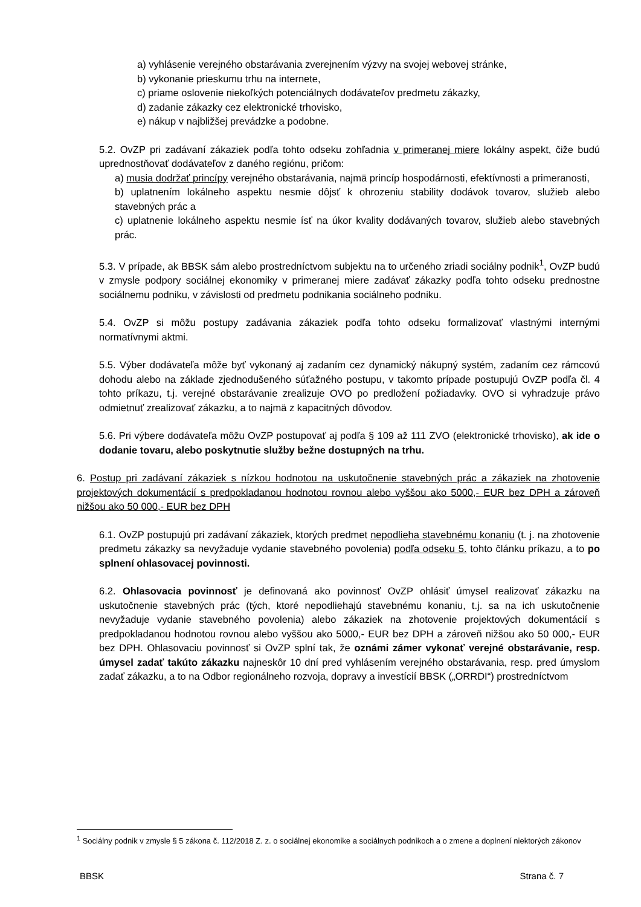a) vyhlásenie verejného obstarávania zverejnením výzvy na svojej webovej stránke,
b) vykonanie prieskumu trhu na internete,
c) priame oslovenie niekoľkých potenciálnych dodávateľov predmetu zákazky,
d) zadanie zákazky cez elektronické trhovisko,
e) nákup v najbližšej prevádzke a podobne.
5.2. OvZP pri zadávaní zákaziek podľa tohto odseku zohľadnia v primeranej miere lokálny aspekt, čiže budú uprednostňovať dodávateľov z daného regiónu, pričom:
a) musia dodržať princípy verejného obstarávania, najmä princíp hospodárnosti, efektívnosti a primeranosti,
b) uplatnením lokálneho aspektu nesmie dôjsť k ohrozeniu stability dodávok tovarov, služieb alebo stavebných prác a
c) uplatnenie lokálneho aspektu nesmie ísť na úkor kvality dodávaných tovarov, služieb alebo stavebných prác.
5.3. V prípade, ak BBSK sám alebo prostredníctvom subjektu na to určeného zriadi sociálny podnik<sup>1</sup>, OvZP budú v zmysle podpory sociálnej ekonomiky v primeranej miere zadávať zákazky podľa tohto odseku prednostne sociálnemu podniku, v závislosti od predmetu podnikania sociálneho podniku.
5.4. OvZP si môžu postupy zadávania zákaziek podľa tohto odseku formalizovať vlastnými internými normatívnymi aktmi.
5.5. Výber dodávateľa môže byť vykonaný aj zadaním cez dynamický nákupný systém, zadaním cez rámcovú dohodu alebo na základe zjednodušeného súťažného postupu, v takomto prípade postupujú OvZP podľa čl. 4 tohto príkazu, t.j. verejné obstarávanie zrealizuje OVO po predložení požiadavky. OVO si vyhradzuje právo odmietnuť zrealizovať zákazku, a to najmä z kapacitných dôvodov.
5.6. Pri výbere dodávateľa môžu OvZP postupovať aj podľa § 109 až 111 ZVO (elektronické trhovisko), ak ide o dodanie tovaru, alebo poskytnutie služby bežne dostupných na trhu.
6. Postup pri zadávaní zákaziek s nízkou hodnotou na uskutočnenie stavebných prác a zákaziek na zhotovenie projektových dokumentácií s predpokladanou hodnotou rovnou alebo vyššou ako 5000,- EUR bez DPH a zároveň nižšou ako 50 000,- EUR bez DPH
6.1. OvZP postupujú pri zadávaní zákaziek, ktorých predmet nepodlieha stavebnému konaniu (t. j. na zhotovenie predmetu zákazky sa nevyžaduje vydanie stavebného povolenia) podľa odseku 5. tohto článku príkazu, a to po splnení ohlasovacej povinnosti.
6.2. Ohlasovacia povinnosť je definovaná ako povinnosť OvZP ohlásiť úmysel realizovať zákazku na uskutočnenie stavebných prác (tých, ktoré nepodliehajú stavebnému konaniu, t.j. sa na ich uskutočnenie nevyžaduje vydanie stavebného povolenia) alebo zákaziek na zhotovenie projektových dokumentácií s predpokladanou hodnotou rovnou alebo vyššou ako 5000,- EUR bez DPH a zároveň nižšou ako 50 000,- EUR bez DPH. Ohlasovaciu povinnosť si OvZP splní tak, že oznámi zámer vykonať verejné obstarávanie, resp. úmysel zadať takúto zákazku najneskôr 10 dní pred vyhlásením verejného obstarávania, resp. pred úmyslom zadať zákazku, a to na Odbor regionálneho rozvoja, dopravy a investícií BBSK („ORRDI“) prostredníctvom
<sup>1</sup> Sociálny podnik v zmysle § 5 zákona č. 112/2018 Z. z. o sociálnej ekonomike a sociálnych podnikoch a o zmene a doplnení niektorých zákonov
BBSK Strana č. 7